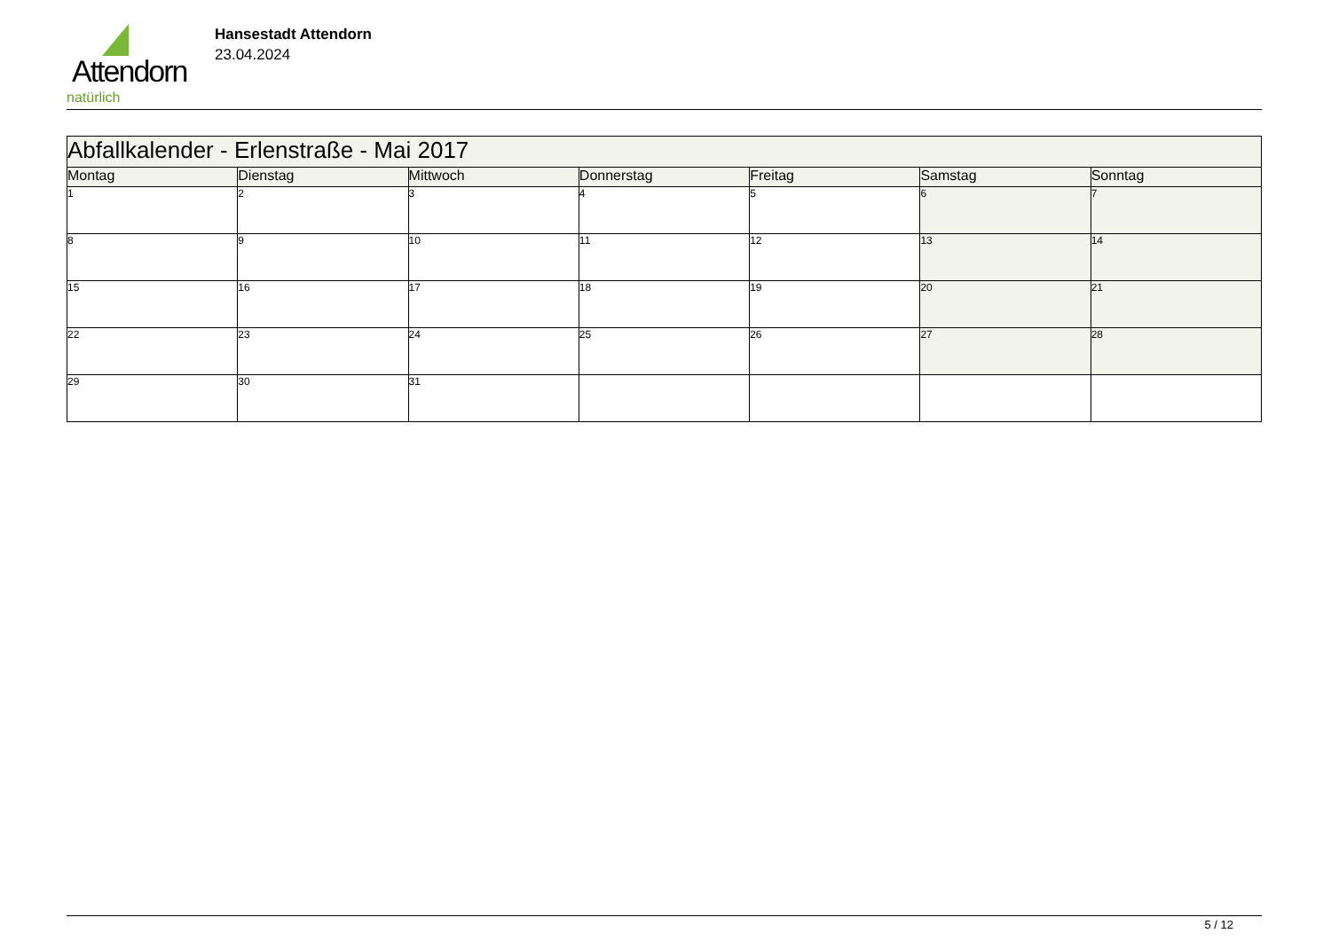Attendorn
natürlich
Hansestadt Attendorn
23.04.2024
| Abfallkalender - Erlenstraße - Mai 2017 | | | | | | |
| Montag | Dienstag | Mittwoch | Donnerstag | Freitag | Samstag | Sonntag |
| 1 | 2 | 3 | 4 | 5 | 6 | 7 |
| 8 | 9 | 10 | 11 | 12 | 13 | 14 |
| 15 | 16 | 17 | 18 | 19 | 20 | 21 |
| 22 | 23 | 24 | 25 | 26 | 27 | 28 |
| 29 | 30 | 31 | | | | |
5 / 12